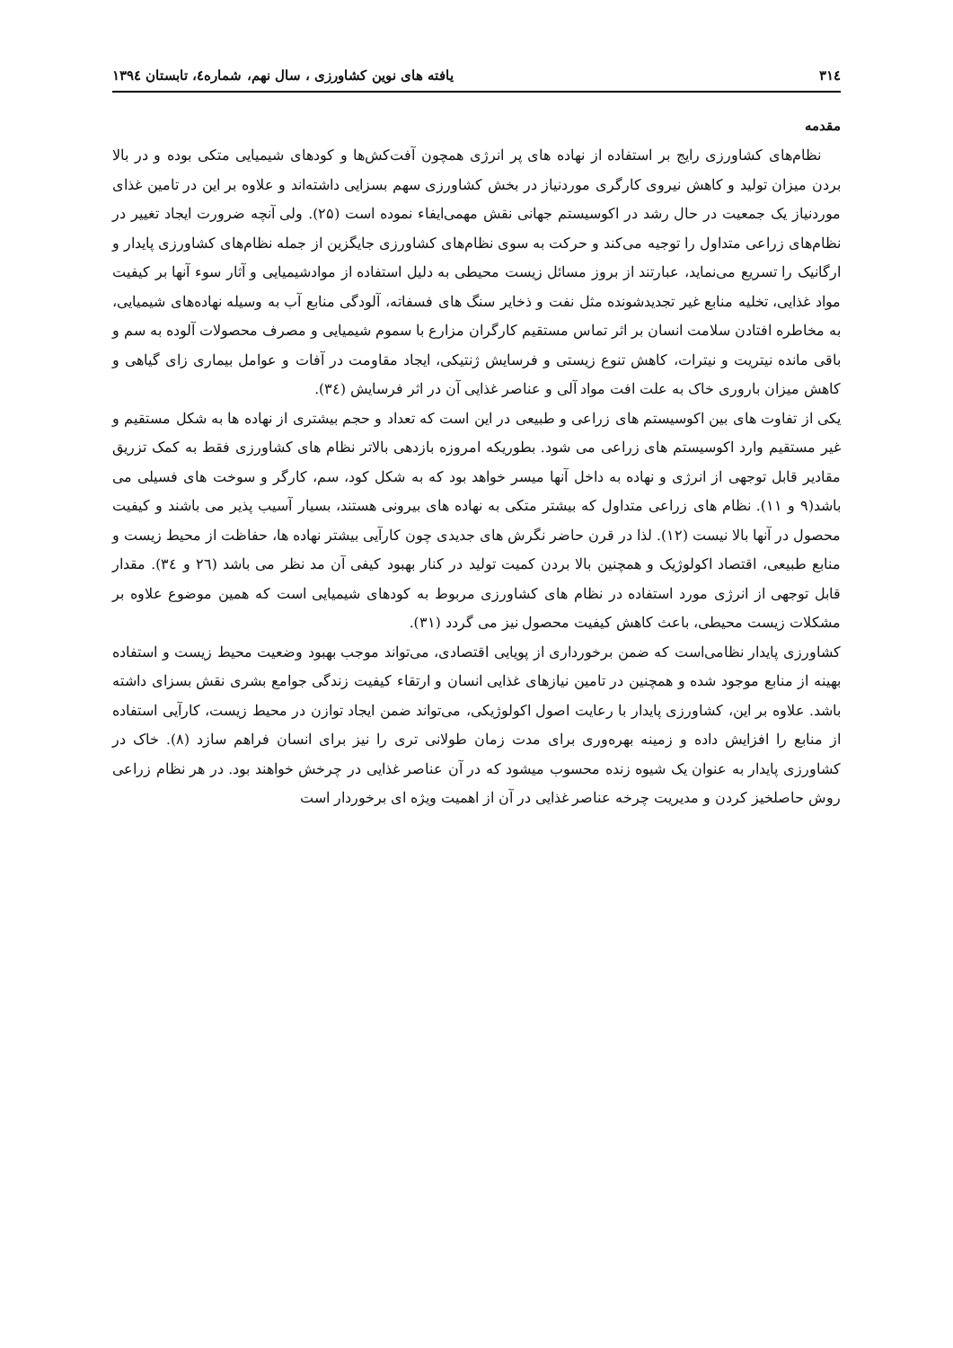۳۱٤ یافته های نوین کشاورزی ، سال نهم، شماره٤، تابستان ١٣٩٤
مقدمه
نظام‌های کشاورزی رایج بر استفاده از نهاده های پر انرژی همچون آفت‌کش‌ها و کودهای شیمیایی متکی بوده و در بالا بردن میزان تولید و کاهش نیروی کارگری موردنیاز در بخش کشاورزی سهم بسزایی داشته‌اند و علاوه بر این در تامین غذای موردنیاز یک جمعیت در حال رشد در اکوسیستم جهانی نقش مهمی‌ایفاء نموده است (۲۵). ولی آنچه ضرورت ایجاد تغییر در نظام‌های زراعی متداول را توجیه می‌کند و حرکت به سوی نظام‌های کشاورزی جایگزین از جمله نظام‌های کشاورزی پایدار و ارگانیک را تسریع می‌نماید، عبارتند از بروز مسائل زیست محیطی به دلیل استفاده از موادشیمیایی و آثار سوء آنها بر کیفیت مواد غذایی، تخلیه منابع غیر تجدیدشونده مثل نفت و ذخایر سنگ های فسفاته، آلودگی منابع آب به وسیله نهاده‌های شیمیایی، به مخاطره افتادن سلامت انسان بر اثر تماس مستقیم کارگران مزارع با سموم شیمیایی و مصرف محصولات آلوده به سم و باقی مانده نیتریت و نیترات، کاهش تنوع زیستی و فرسایش ژنتیکی، ایجاد مقاومت در آفات و عوامل بیماری زای گیاهی و کاهش میزان باروری خاک به علت افت مواد آلی و عناصر غذایی آن در اثر فرسایش (۳٤).
یکی از تفاوت های بین اکوسیستم های زراعی و طبیعی در این است که تعداد و حجم بیشتری از نهاده ها به شکل مستقیم و غیر مستقیم وارد اکوسیستم های زراعی می شود. بطوریکه امروزه بازدهی بالاتر نظام های کشاورزی فقط به کمک تزریق مقادیر قابل توجهی از انرژی و نهاده به داخل آنها میسر خواهد بود که به شکل کود، سم، کارگر و سوخت های فسیلی می باشد(۹ و ۱۱). نظام های زراعی متداول که بیشتر متکی به نهاده های بیرونی هستند، بسیار آسیب پذیر می باشند و کیفیت محصول در آنها بالا نیست (۱۲). لذا در قرن حاضر نگرش های جدیدی چون کارآیی بیشتر نهاده ها، حفاظت از محیط زیست و منابع طبیعی، اقتصاد اکولوژیک و همچنین بالا بردن کمیت تولید در کنار بهبود کیفی آن مد نظر می باشد (۲٦ و ۳٤). مقدار قابل توجهی از انرژی مورد استفاده در نظام های کشاورزی مربوط به کودهای شیمیایی است که همین موضوع علاوه بر مشکلات زیست محیطی، باعث کاهش کیفیت محصول نیز می گردد (۳۱).
کشاورزی پایدار نظامی‌است که ضمن برخورداری از پویایی اقتصادی، می‌تواند موجب بهبود وضعیت محیط زیست و استفاده بهینه از منابع موجود شده و همچنین در تامین نیازهای غذایی انسان و ارتقاء کیفیت زندگی جوامع بشری نقش بسزای داشته باشد. علاوه بر این، کشاورزی پایدار با رعایت اصول اکولوژیکی، می‌تواند ضمن ایجاد توازن در محیط زیست، کارآیی استفاده از منابع را افزایش داده و زمینه بهره‌وری برای مدت زمان طولانی تری را نیز برای انسان فراهم سازد (۸). خاک در کشاورزی پایدار به عنوان یک شیوه زنده محسوب میشود که در آن عناصر غذایی در چرخش خواهند بود. در هر نظام زراعی روش حاصلخیز کردن و مدیریت چرخه عناصر غذایی در آن از اهمیت ویژه ای برخوردار است